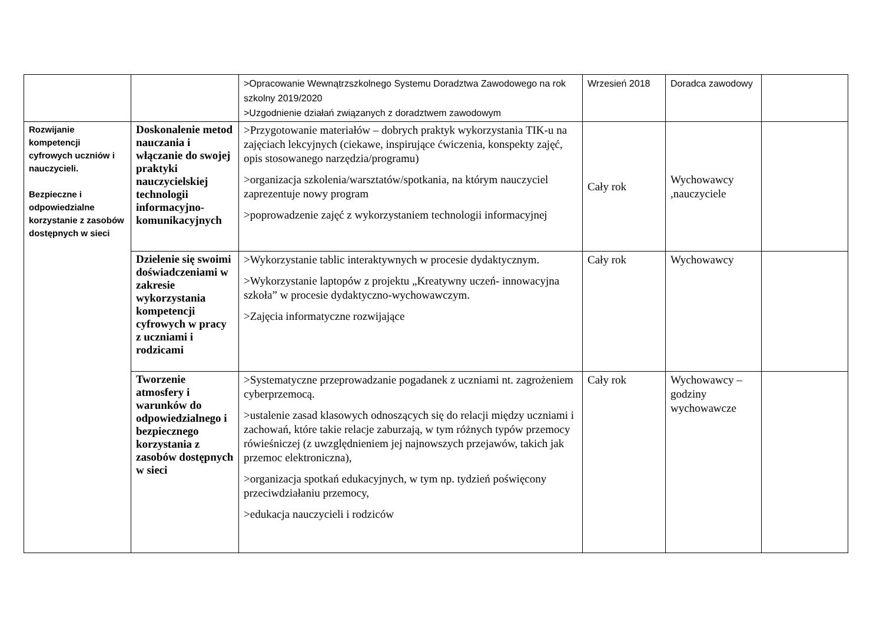| | | >Opracowanie Wewnątrzszkolnego Systemu Doradztwa Zawodowego na rok szkolny 2019/2020 >Uzgodnienie działań związanych z doradztwem zawodowym | Wrzesień 2018 | Doradca zawodowy | |
| Rozwijanie kompetencji cyfrowych uczniów i nauczycieli. Bezpieczne i odpowiedzialne korzystanie z zasobów dostępnych w sieci | Doskonalenie metod nauczania i włączanie do swojej praktyki nauczycielskiej technologii informacyjno-komunikacyjnych | >Przygotowanie materiałów – dobrych praktyk wykorzystania TIK-u na zajęciach lekcyjnych (ciekawe, inspirujące ćwiczenia, konspekty zajęć, opis stosowanego narzędzia/programu) >organizacja szkolenia/warsztatów/spotkania, na którym nauczyciel zaprezentuje nowy program >poprowadzenie zajęć z wykorzystaniem technologii informacyjnej | Cały rok | Wychowawcy ,nauczyciele | |
| | Dzielenie się swoimi doświadczeniami w zakresie wykorzystania kompetencji cyfrowych w pracy z uczniami i rodzicami | >Wykorzystanie tablic interaktywnych w procesie dydaktycznym. >Wykorzystanie laptopów z projektu „Kreatywny uczeń- innowacyjna szkoła” w procesie dydaktyczno-wychowawczym. >Zajęcia informatyczne rozwijające | Cały rok | Wychowawcy | |
| | Tworzenie atmosfery i warunków do odpowiedzialnego i bezpiecznego korzystania z zasobów dostępnych w sieci | >Systematyczne przeprowadzanie pogadanek z uczniami nt. zagrożeniem cyberprzemocą. >ustalenie zasad klasowych odnoszących się do relacji między uczniami i zachowań, które takie relacje zaburzają, w tym różnych typów przemocy rówieśniczej (z uwzględnieniem jej najnowszych przejawów, takich jak przemoc elektroniczna), >organizacja spotkań edukacyjnych, w tym np. tydzień poświęcony przeciwdziałaniu przemocy, >edukacja nauczycieli i rodziców | Cały rok | Wychowawcy – godziny wychowawcze | |